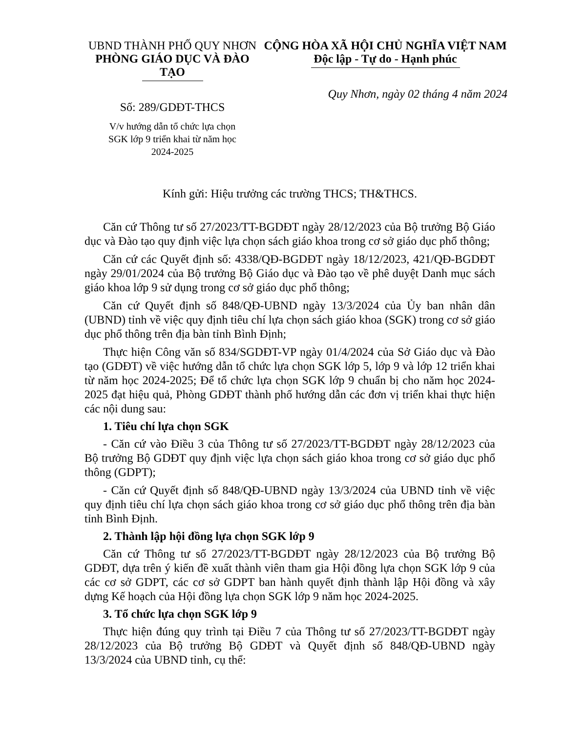UBND THÀNH PHỐ QUY NHƠN
PHÒNG GIÁO DỤC VÀ ĐÀO TẠO
Số: 289/GDĐT-THCS
V/v hướng dẫn tổ chức lựa chọn
SGK lớp 9 triển khai từ năm học
2024-2025
CỘNG HÒA XÃ HỘI CHỦ NGHĨA VIỆT NAM
Độc lập - Tự do - Hạnh phúc
Quy Nhơn, ngày 02 tháng 4 năm 2024
Kính gửi: Hiệu trưởng các trường THCS; TH&THCS.
Căn cứ Thông tư số 27/2023/TT-BGDĐT ngày 28/12/2023 của Bộ trưởng Bộ Giáo dục và Đào tạo quy định việc lựa chọn sách giáo khoa trong cơ sở giáo dục phổ thông;
Căn cứ các Quyết định số: 4338/QĐ-BGDĐT ngày 18/12/2023, 421/QĐ-BGDĐT ngày 29/01/2024 của Bộ trưởng Bộ Giáo dục và Đào tạo về phê duyệt Danh mục sách giáo khoa lớp 9 sử dụng trong cơ sở giáo dục phổ thông;
Căn cứ Quyết định số 848/QĐ-UBND ngày 13/3/2024 của Ủy ban nhân dân (UBND) tỉnh về việc quy định tiêu chí lựa chọn sách giáo khoa (SGK) trong cơ sở giáo dục phổ thông trên địa bàn tỉnh Bình Định;
Thực hiện Công văn số 834/SGDĐT-VP ngày 01/4/2024 của Sở Giáo dục và Đào tạo (GDĐT) về việc hướng dẫn tổ chức lựa chọn SGK lớp 5, lớp 9 và lớp 12 triển khai từ năm học 2024-2025; Để tổ chức lựa chọn SGK lớp 9 chuẩn bị cho năm học 2024-2025 đạt hiệu quả, Phòng GDĐT thành phố hướng dẫn các đơn vị triển khai thực hiện các nội dung sau:
1. Tiêu chí lựa chọn SGK
- Căn cứ vào Điều 3 của Thông tư số 27/2023/TT-BGDĐT ngày 28/12/2023 của Bộ trưởng Bộ GDĐT quy định việc lựa chọn sách giáo khoa trong cơ sở giáo dục phổ thông (GDPT);
- Căn cứ Quyết định số 848/QĐ-UBND ngày 13/3/2024 của UBND tỉnh về việc quy định tiêu chí lựa chọn sách giáo khoa trong cơ sở giáo dục phổ thông trên địa bàn tỉnh Bình Định.
2. Thành lập hội đồng lựa chọn SGK lớp 9
Căn cứ Thông tư số 27/2023/TT-BGDĐT ngày 28/12/2023 của Bộ trưởng Bộ GDĐT, dựa trên ý kiến đề xuất thành viên tham gia Hội đồng lựa chọn SGK lớp 9 của các cơ sở GDPT, các cơ sở GDPT ban hành quyết định thành lập Hội đồng và xây dựng Kế hoạch của Hội đồng lựa chọn SGK lớp 9 năm học 2024-2025.
3. Tổ chức lựa chọn SGK lớp 9
Thực hiện đúng quy trình tại Điều 7 của Thông tư số 27/2023/TT-BGDĐT ngày 28/12/2023 của Bộ trưởng Bộ GDĐT và Quyết định số 848/QĐ-UBND ngày 13/3/2024 của UBND tỉnh, cụ thể: